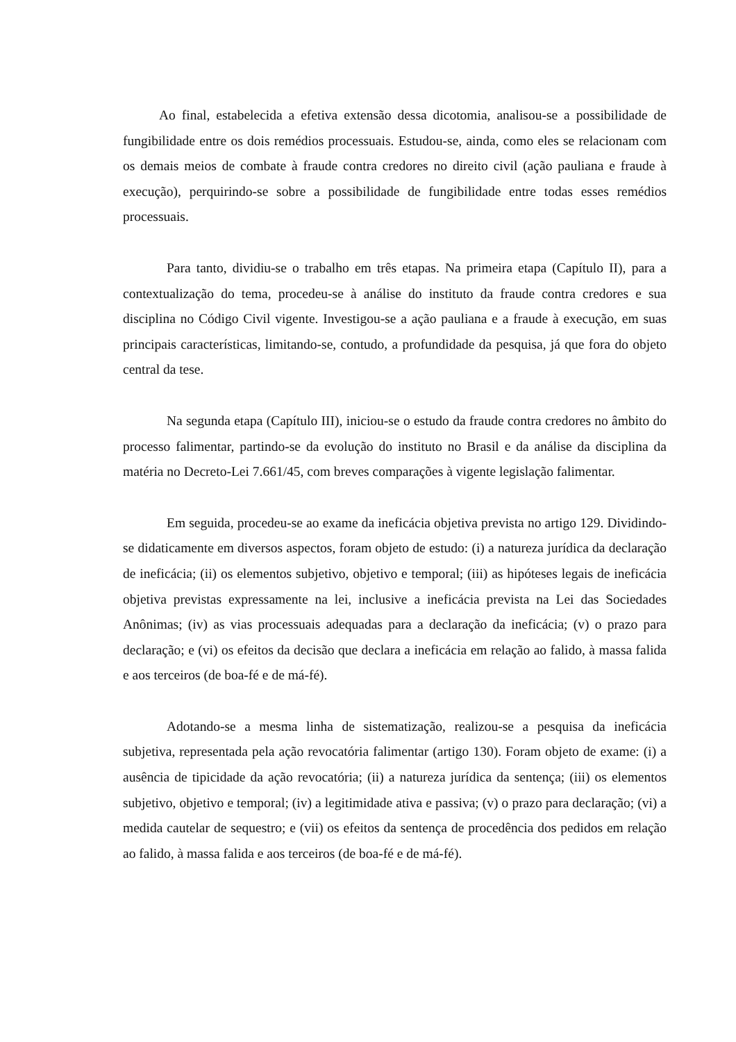Ao final, estabelecida a efetiva extensão dessa dicotomia, analisou-se a possibilidade de fungibilidade entre os dois remédios processuais. Estudou-se, ainda, como eles se relacionam com os demais meios de combate à fraude contra credores no direito civil (ação pauliana e fraude à execução), perquirindo-se sobre a possibilidade de fungibilidade entre todas esses remédios processuais.
Para tanto, dividiu-se o trabalho em três etapas. Na primeira etapa (Capítulo II), para a contextualização do tema, procedeu-se à análise do instituto da fraude contra credores e sua disciplina no Código Civil vigente. Investigou-se a ação pauliana e a fraude à execução, em suas principais características, limitando-se, contudo, a profundidade da pesquisa, já que fora do objeto central da tese.
Na segunda etapa (Capítulo III), iniciou-se o estudo da fraude contra credores no âmbito do processo falimentar, partindo-se da evolução do instituto no Brasil e da análise da disciplina da matéria no Decreto-Lei 7.661/45, com breves comparações à vigente legislação falimentar.
Em seguida, procedeu-se ao exame da ineficácia objetiva prevista no artigo 129. Dividindo-se didaticamente em diversos aspectos, foram objeto de estudo: (i) a natureza jurídica da declaração de ineficácia; (ii) os elementos subjetivo, objetivo e temporal; (iii) as hipóteses legais de ineficácia objetiva previstas expressamente na lei, inclusive a ineficácia prevista na Lei das Sociedades Anônimas; (iv) as vias processuais adequadas para a declaração da ineficácia; (v) o prazo para declaração; e (vi) os efeitos da decisão que declara a ineficácia em relação ao falido, à massa falida e aos terceiros (de boa-fé e de má-fé).
Adotando-se a mesma linha de sistematização, realizou-se a pesquisa da ineficácia subjetiva, representada pela ação revocatória falimentar (artigo 130). Foram objeto de exame: (i) a ausência de tipicidade da ação revocatória; (ii) a natureza jurídica da sentença; (iii) os elementos subjetivo, objetivo e temporal; (iv) a legitimidade ativa e passiva; (v) o prazo para declaração; (vi) a medida cautelar de sequestro; e (vii) os efeitos da sentença de procedência dos pedidos em relação ao falido, à massa falida e aos terceiros (de boa-fé e de má-fé).